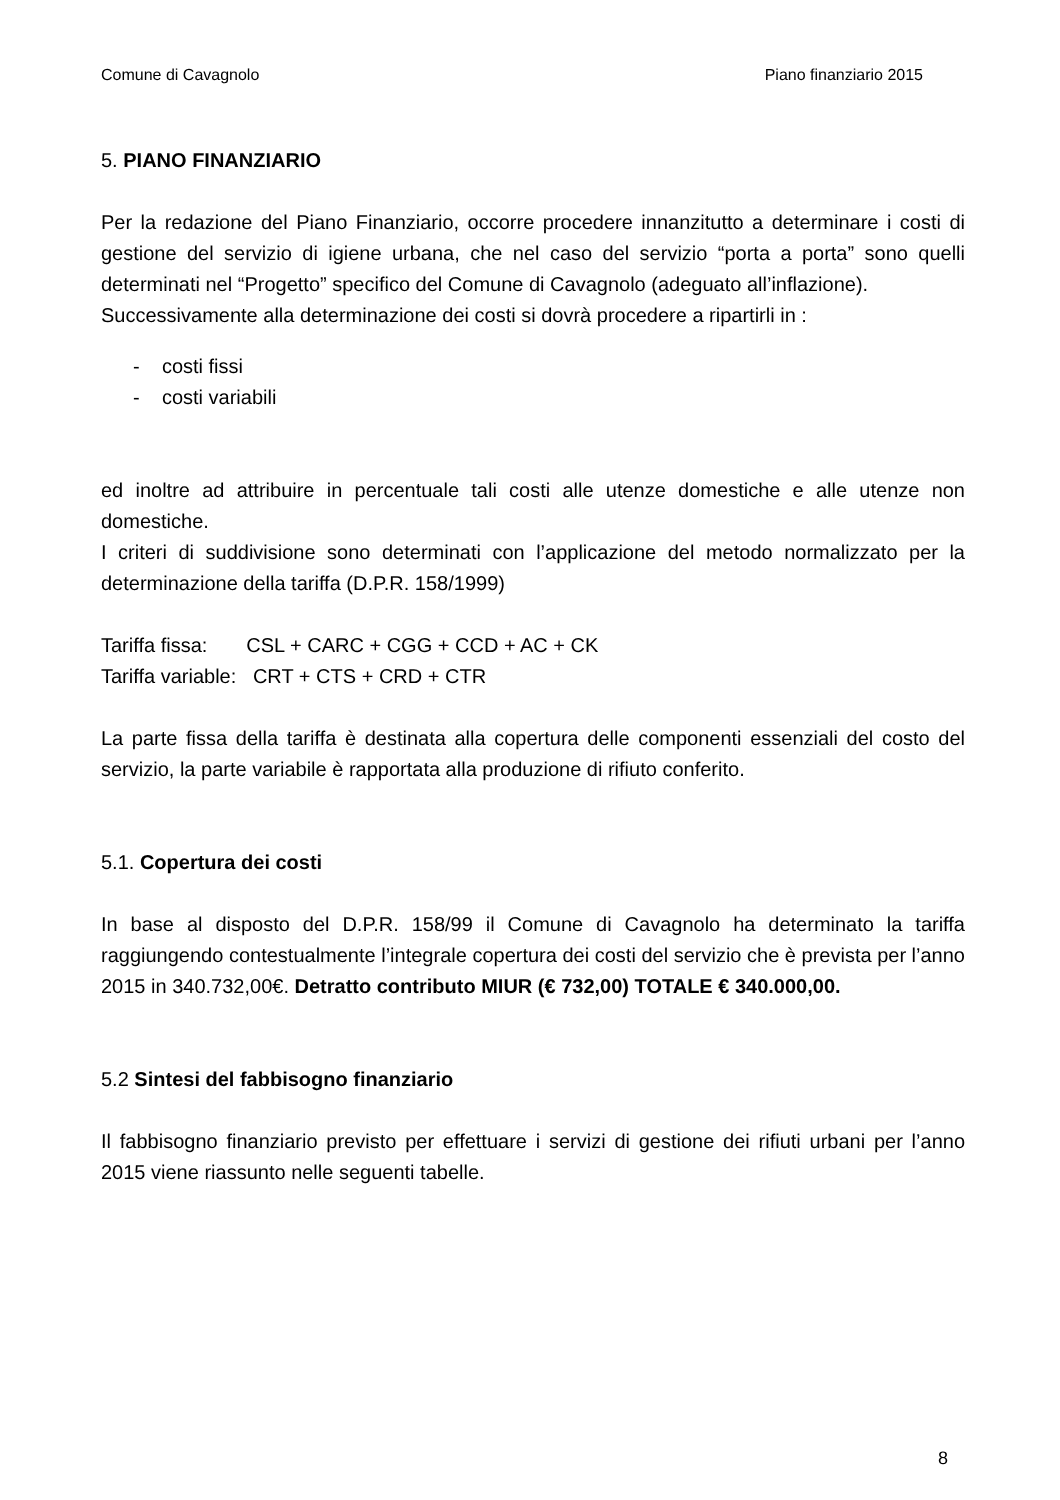Comune di Cavagnolo Piano finanziario 2015
5. PIANO FINANZIARIO
Per la redazione del Piano Finanziario, occorre procedere innanzitutto a determinare i costi di gestione del servizio di igiene urbana, che nel caso del servizio “porta a porta” sono quelli determinati nel “Progetto” specifico del Comune di Cavagnolo (adeguato all’inflazione).
Successivamente alla determinazione dei costi si dovrà procedere a ripartirli in :
- costi fissi
- costi variabili
ed inoltre ad attribuire in percentuale tali costi alle utenze domestiche e alle utenze non domestiche.
I criteri di suddivisione sono determinati con l’applicazione del metodo normalizzato per la determinazione della tariffa (D.P.R. 158/1999)
Tariffa fissa: CSL + CARC + CGG + CCD + AC + CK
Tariffa variable: CRT + CTS + CRD + CTR
La parte fissa della tariffa è destinata alla copertura delle componenti essenziali del costo del servizio, la parte variabile è rapportata alla produzione di rifiuto conferito.
5.1. Copertura dei costi
In base al disposto del D.P.R. 158/99 il Comune di Cavagnolo ha determinato la tariffa raggiungendo contestualmente l’integrale copertura dei costi del servizio che è prevista per l’anno 2015 in 340.732,00€. Detratto contributo MIUR (€ 732,00) TOTALE € 340.000,00.
5.2 Sintesi del fabbisogno finanziario
Il fabbisogno finanziario previsto per effettuare i servizi di gestione dei rifiuti urbani per l’anno 2015 viene riassunto nelle seguenti tabelle.
8